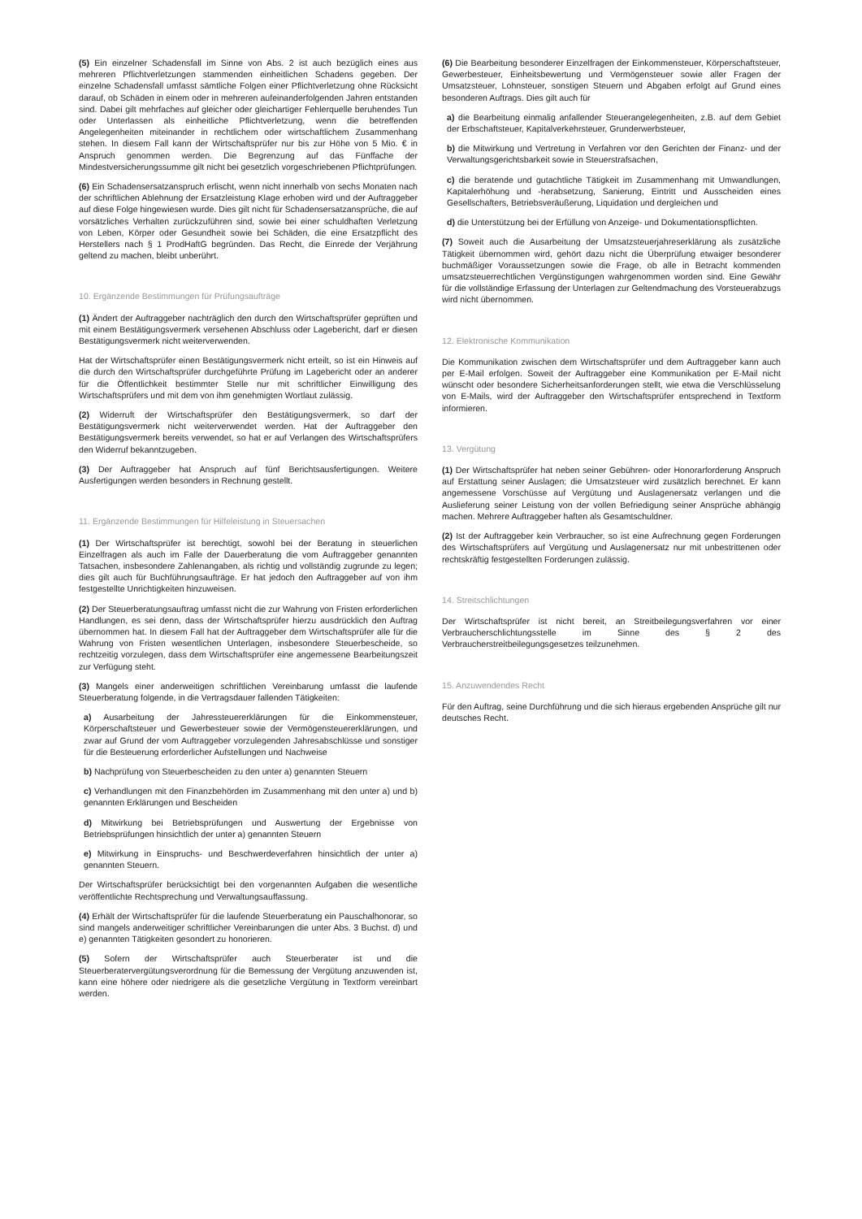(5) Ein einzelner Schadensfall im Sinne von Abs. 2 ist auch bezüglich eines aus mehreren Pflichtverletzungen stammenden einheitlichen Schadens gegeben. Der einzelne Schadensfall umfasst sämtliche Folgen einer Pflichtverletzung ohne Rücksicht darauf, ob Schäden in einem oder in mehreren aufeinanderfolgenden Jahren entstanden sind. Dabei gilt mehrfaches auf gleicher oder gleichartiger Fehlerquelle beruhendes Tun oder Unterlassen als einheitliche Pflichtverletzung, wenn die betreffenden Angelegenheiten miteinander in rechtlichem oder wirtschaftlichem Zusammenhang stehen. In diesem Fall kann der Wirtschaftsprüfer nur bis zur Höhe von 5 Mio. € in Anspruch genommen werden. Die Begrenzung auf das Fünffache der Mindestversicherungssumme gilt nicht bei gesetzlich vorgeschriebenen Pflichtprüfungen.
(6) Ein Schadensersatzanspruch erlischt, wenn nicht innerhalb von sechs Monaten nach der schriftlichen Ablehnung der Ersatzleistung Klage erhoben wird und der Auftraggeber auf diese Folge hingewiesen wurde. Dies gilt nicht für Schadensersatzansprüche, die auf vorsätzliches Verhalten zurückzuführen sind, sowie bei einer schuldhaften Verletzung von Leben, Körper oder Gesundheit sowie bei Schäden, die eine Ersatzpflicht des Herstellers nach § 1 ProdHaftG begründen. Das Recht, die Einrede der Verjährung geltend zu machen, bleibt unberührt.
10. Ergänzende Bestimmungen für Prüfungsaufträge
(1) Ändert der Auftraggeber nachträglich den durch den Wirtschaftsprüfer geprüften und mit einem Bestätigungsvermerk versehenen Abschluss oder Lagebericht, darf er diesen Bestätigungsvermerk nicht weiterverwenden.
Hat der Wirtschaftsprüfer einen Bestätigungsvermerk nicht erteilt, so ist ein Hinweis auf die durch den Wirtschaftsprüfer durchgeführte Prüfung im Lagebericht oder an anderer für die Öffentlichkeit bestimmter Stelle nur mit schriftlicher Einwilligung des Wirtschaftsprüfers und mit dem von ihm genehmigten Wortlaut zulässig.
(2) Widerruft der Wirtschaftsprüfer den Bestätigungsvermerk, so darf der Bestätigungsvermerk nicht weiterverwendet werden. Hat der Auftraggeber den Bestätigungsvermerk bereits verwendet, so hat er auf Verlangen des Wirtschaftsprüfers den Widerruf bekanntzugeben.
(3) Der Auftraggeber hat Anspruch auf fünf Berichtsausfertigungen. Weitere Ausfertigungen werden besonders in Rechnung gestellt.
11. Ergänzende Bestimmungen für Hilfeleistung in Steuersachen
(1) Der Wirtschaftsprüfer ist berechtigt, sowohl bei der Beratung in steuerlichen Einzelfragen als auch im Falle der Dauerberatung die vom Auftraggeber genannten Tatsachen, insbesondere Zahlenangaben, als richtig und vollständig zugrunde zu legen; dies gilt auch für Buchführungsaufträge. Er hat jedoch den Auftraggeber auf von ihm festgestellte Unrichtigkeiten hinzuweisen.
(2) Der Steuerberatungsauftrag umfasst nicht die zur Wahrung von Fristen erforderlichen Handlungen, es sei denn, dass der Wirtschaftsprüfer hierzu ausdrücklich den Auftrag übernommen hat. In diesem Fall hat der Auftraggeber dem Wirtschaftsprüfer alle für die Wahrung von Fristen wesentlichen Unterlagen, insbesondere Steuerbescheide, so rechtzeitig vorzulegen, dass dem Wirtschaftsprüfer eine angemessene Bearbeitungszeit zur Verfügung steht.
(3) Mangels einer anderweitigen schriftlichen Vereinbarung umfasst die laufende Steuerberatung folgende, in die Vertragsdauer fallenden Tätigkeiten:
a) Ausarbeitung der Jahressteuererklärungen für die Einkommensteuer, Körperschaftsteuer und Gewerbesteuer sowie der Vermögensteuererklärungen, und zwar auf Grund der vom Auftraggeber vorzulegenden Jahresabschlüsse und sonstiger für die Besteuerung erforderlicher Aufstellungen und Nachweise
b) Nachprüfung von Steuerbescheiden zu den unter a) genannten Steuern
c) Verhandlungen mit den Finanzbehörden im Zusammenhang mit den unter a) und b) genannten Erklärungen und Bescheiden
d) Mitwirkung bei Betriebsprüfungen und Auswertung der Ergebnisse von Betriebsprüfungen hinsichtlich der unter a) genannten Steuern
e) Mitwirkung in Einspruchs- und Beschwerdeverfahren hinsichtlich der unter a) genannten Steuern.
Der Wirtschaftsprüfer berücksichtigt bei den vorgenannten Aufgaben die wesentliche veröffentlichte Rechtsprechung und Verwaltungsauffassung.
(4) Erhält der Wirtschaftsprüfer für die laufende Steuerberatung ein Pauschalhonorar, so sind mangels anderweitiger schriftlicher Vereinbarungen die unter Abs. 3 Buchst. d) und e) genannten Tätigkeiten gesondert zu honorieren.
(5) Sofern der Wirtschaftsprüfer auch Steuerberater ist und die Steuerberatervergütungsverordnung für die Bemessung der Vergütung anzuwenden ist, kann eine höhere oder niedrigere als die gesetzliche Vergütung in Textform vereinbart werden.
(6) Die Bearbeitung besonderer Einzelfragen der Einkommensteuer, Körperschaftsteuer, Gewerbesteuer, Einheitsbewertung und Vermögensteuer sowie aller Fragen der Umsatzsteuer, Lohnsteuer, sonstigen Steuern und Abgaben erfolgt auf Grund eines besonderen Auftrags. Dies gilt auch für
a) die Bearbeitung einmalig anfallender Steuerangelegenheiten, z.B. auf dem Gebiet der Erbschaftsteuer, Kapitalverkehrsteuer, Grunderwerbsteuer,
b) die Mitwirkung und Vertretung in Verfahren vor den Gerichten der Finanz- und der Verwaltungsgerichtsbarkeit sowie in Steuerstrafsachen,
c) die beratende und gutachtliche Tätigkeit im Zusammenhang mit Umwandlungen, Kapitalerhöhung und -herabsetzung, Sanierung, Eintritt und Ausscheiden eines Gesellschafters, Betriebsveräußerung, Liquidation und dergleichen und
d) die Unterstützung bei der Erfüllung von Anzeige- und Dokumentationspflichten.
(7) Soweit auch die Ausarbeitung der Umsatzsteuerjahreserklärung als zusätzliche Tätigkeit übernommen wird, gehört dazu nicht die Überprüfung etwaiger besonderer buchmäßiger Voraussetzungen sowie die Frage, ob alle in Betracht kommenden umsatzsteuerrechtlichen Vergünstigungen wahrgenommen worden sind. Eine Gewähr für die vollständige Erfassung der Unterlagen zur Geltendmachung des Vorsteuerabzugs wird nicht übernommen.
12. Elektronische Kommunikation
Die Kommunikation zwischen dem Wirtschaftsprüfer und dem Auftraggeber kann auch per E-Mail erfolgen. Soweit der Auftraggeber eine Kommunikation per E-Mail nicht wünscht oder besondere Sicherheitsanforderungen stellt, wie etwa die Verschlüsselung von E-Mails, wird der Auftraggeber den Wirtschaftsprüfer entsprechend in Textform informieren.
13. Vergütung
(1) Der Wirtschaftsprüfer hat neben seiner Gebühren- oder Honorarforderung Anspruch auf Erstattung seiner Auslagen; die Umsatzsteuer wird zusätzlich berechnet. Er kann angemessene Vorschüsse auf Vergütung und Auslagenersatz verlangen und die Auslieferung seiner Leistung von der vollen Befriedigung seiner Ansprüche abhängig machen. Mehrere Auftraggeber haften als Gesamtschuldner.
(2) Ist der Auftraggeber kein Verbraucher, so ist eine Aufrechnung gegen Forderungen des Wirtschaftsprüfers auf Vergütung und Auslagenersatz nur mit unbestrittenen oder rechtskräftig festgestellten Forderungen zulässig.
14. Streitschlichtungen
Der Wirtschaftsprüfer ist nicht bereit, an Streitbeilegungsverfahren vor einer Verbraucherschlichtungsstelle im Sinne des § 2 des Verbraucherstreitbeilegungsgesetzes teilzunehmen.
15. Anzuwendendes Recht
Für den Auftrag, seine Durchführung und die sich hieraus ergebenden Ansprüche gilt nur deutsches Recht.